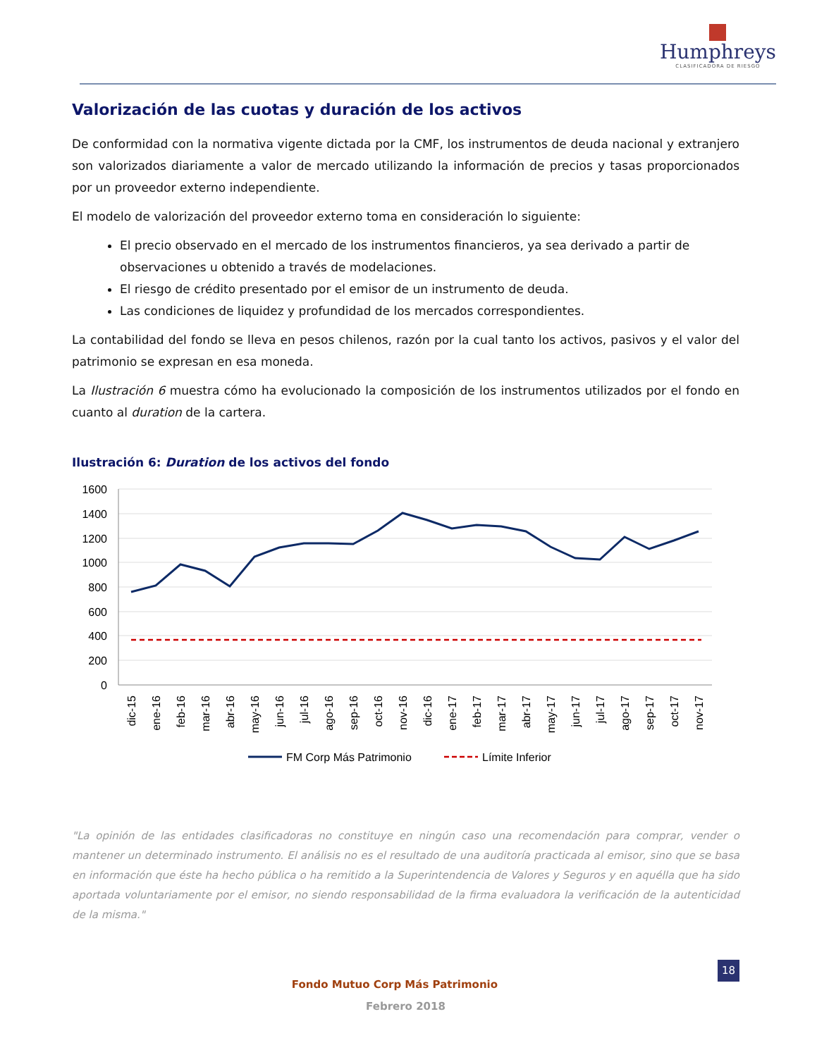Humphreys
CLASIFICADORA DE RIESGO
Valorización de las cuotas y duración de los activos
De conformidad con la normativa vigente dictada por la CMF, los instrumentos de deuda nacional y extranjero son valorizados diariamente a valor de mercado utilizando la información de precios y tasas proporcionados por un proveedor externo independiente.
El modelo de valorización del proveedor externo toma en consideración lo siguiente:
El precio observado en el mercado de los instrumentos financieros, ya sea derivado a partir de observaciones u obtenido a través de modelaciones.
El riesgo de crédito presentado por el emisor de un instrumento de deuda.
Las condiciones de liquidez y profundidad de los mercados correspondientes.
La contabilidad del fondo se lleva en pesos chilenos, razón por la cual tanto los activos, pasivos y el valor del patrimonio se expresan en esa moneda.
La Ilustración 6 muestra cómo ha evolucionado la composición de los instrumentos utilizados por el fondo en cuanto al duration de la cartera.
Ilustración 6: Duration de los activos del fondo
1600
1400
1200
1000
800
600
400
200
0
dic-15
ene-16
feb-16
mar-16
abr-16
may-16
jun-16
jul-16
ago-16
sep-16
oct-16
nov-16
dic-16
ene-17
feb-17
mar-17
abr-17
may-17
jun-17
jul-17
ago-17
sep-17
oct-17
nov-17
FM Corp Más Patrimonio
Límite Inferior
"La opinión de las entidades clasificadoras no constituye en ningún caso una recomendación para comprar, vender o mantener un determinado instrumento. El análisis no es el resultado de una auditoría practicada al emisor, sino que se basa en información que éste ha hecho pública o ha remitido a la Superintendencia de Valores y Seguros y en aquélla que ha sido aportada voluntariamente por el emisor, no siendo responsabilidad de la firma evaluadora la verificación de la autenticidad de la misma."
18
Fondo Mutuo Corp Más Patrimonio
Febrero 2018